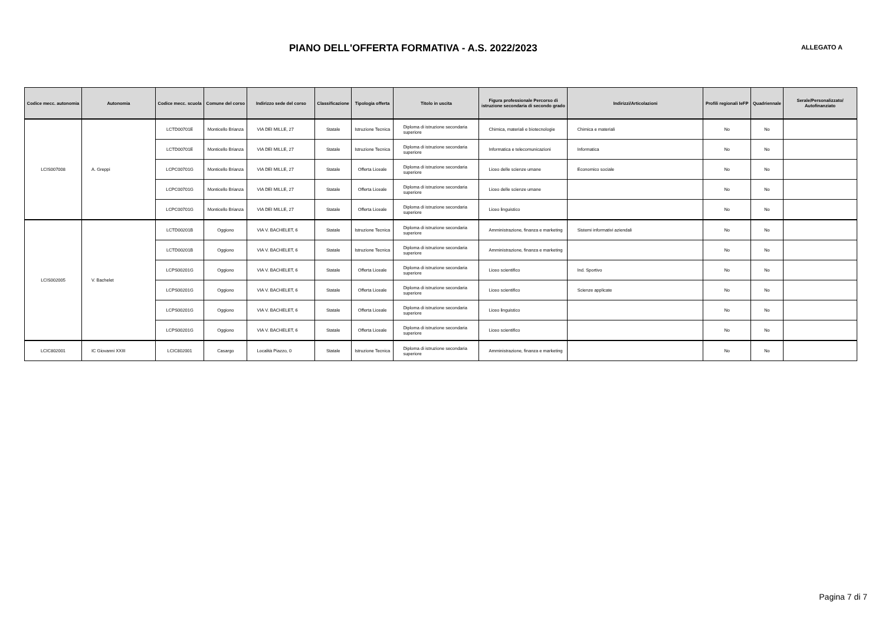PIANO DELL'OFFERTA FORMATIVA - A.S. 2022/2023
ALLEGATO A
| Codice mecc. autonomia | Autonomia | Codice mecc. scuola | Comune del corso | Indirizzo sede del corso | Classificazione | Tipologia offerta | Titolo in uscita | Figura professionale Percorso di istruzione secondaria di secondo grado | Indirizzi/Articolazioni | Profili regionali IeFP | Quadriennale | Serale/Personalizzato/ Autofinanziato |
| --- | --- | --- | --- | --- | --- | --- | --- | --- | --- | --- | --- | --- |
| LCIS007008 | A. Greppi | LCTD00701E | Monticello Brianza | VIA DEI MILLE, 27 | Statale | Istruzione Tecnica | Diploma di istruzione secondaria superiore | Chimica, materiali e biotecnologie | Chimica e materiali | No | No | |
| | | LCTD00701E | Monticello Brianza | VIA DEI MILLE, 27 | Statale | Istruzione Tecnica | Diploma di istruzione secondaria superiore | Informatica e telecomunicazioni | Informatica | No | No | |
| | | LCPC00701G | Monticello Brianza | VIA DEI MILLE, 27 | Statale | Offerta Liceale | Diploma di istruzione secondaria superiore | Liceo delle scienze umane | Economico sociale | No | No | |
| | | LCPC00701G | Monticello Brianza | VIA DEI MILLE, 27 | Statale | Offerta Liceale | Diploma di istruzione secondaria superiore | Liceo delle scienze umane | | No | No | |
| | | LCPC00701G | Monticello Brianza | VIA DEI MILLE, 27 | Statale | Offerta Liceale | Diploma di istruzione secondaria superiore | Liceo linguistico | | No | No | |
| LCIS002005 | V. Bachelet | LCTD00201B | Oggiono | VIA V. BACHELET, 6 | Statale | Istruzione Tecnica | Diploma di istruzione secondaria superiore | Amministrazione, finanza e marketing | Sistemi informativi aziendali | No | No | |
| | | LCTD00201B | Oggiono | VIA V. BACHELET, 6 | Statale | Istruzione Tecnica | Diploma di istruzione secondaria superiore | Amministrazione, finanza e marketing | | No | No | |
| | | LCPS00201G | Oggiono | VIA V. BACHELET, 6 | Statale | Offerta Liceale | Diploma di istruzione secondaria superiore | Liceo scientifico | Ind. Sportivo | No | No | |
| | | LCPS00201G | Oggiono | VIA V. BACHELET, 6 | Statale | Offerta Liceale | Diploma di istruzione secondaria superiore | Liceo scientifico | Scienze applicate | No | No | |
| | | LCPS00201G | Oggiono | VIA V. BACHELET, 6 | Statale | Offerta Liceale | Diploma di istruzione secondaria superiore | Liceo linguistico | | No | No | |
| | | LCPS00201G | Oggiono | VIA V. BACHELET, 6 | Statale | Offerta Liceale | Diploma di istruzione secondaria superiore | Liceo scientifico | | No | No | |
| LCIC802001 | IC Giovanni XXIII | LCIC802001 | Casargo | Località Piazzo, 0 | Statale | Istruzione Tecnica | Diploma di istruzione secondaria superiore | Amministrazione, finanza e marketing | | No | No | |
Pagina 7 di 7